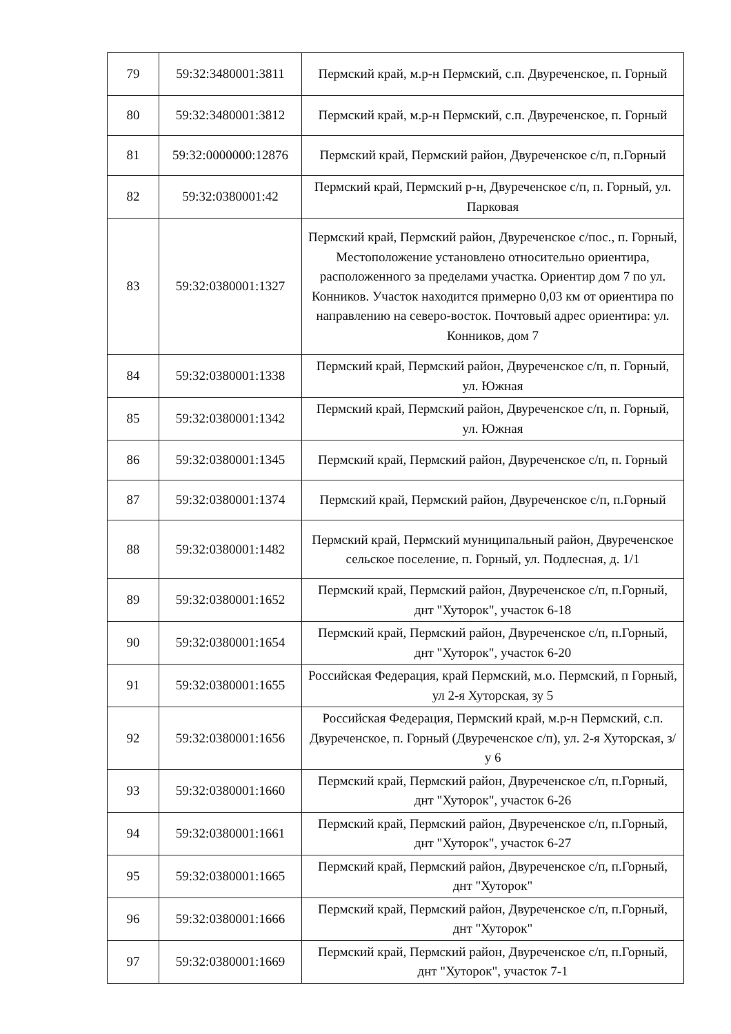| 79 | 59:32:3480001:3811 | Пермский край, м.р-н Пермский, с.п. Двуреченское, п. Горный |
| 80 | 59:32:3480001:3812 | Пермский край, м.р-н Пермский, с.п. Двуреченское, п. Горный |
| 81 | 59:32:0000000:12876 | Пермский край, Пермский район, Двуреченское с/п, п.Горный |
| 82 | 59:32:0380001:42 | Пермский край, Пермский р-н, Двуреченское с/п, п. Горный, ул. Парковая |
| 83 | 59:32:0380001:1327 | Пермский край, Пермский район, Двуреченское с/пос., п. Горный, Местоположение установлено относительно ориентира, расположенного за пределами участка. Ориентир дом 7 по ул. Конников. Участок находится примерно 0,03 км от ориентира по направлению на северо-восток. Почтовый адрес ориентира: ул. Конников, дом 7 |
| 84 | 59:32:0380001:1338 | Пермский край, Пермский район, Двуреченское с/п, п. Горный, ул. Южная |
| 85 | 59:32:0380001:1342 | Пермский край, Пермский район, Двуреченское с/п, п. Горный, ул. Южная |
| 86 | 59:32:0380001:1345 | Пермский край, Пермский район, Двуреченское с/п, п. Горный |
| 87 | 59:32:0380001:1374 | Пермский край, Пермский район, Двуреченское с/п, п.Горный |
| 88 | 59:32:0380001:1482 | Пермский край, Пермский муниципальный район, Двуреченское сельское поселение, п. Горный, ул. Подлесная, д. 1/1 |
| 89 | 59:32:0380001:1652 | Пермский край, Пермский район, Двуреченское с/п, п.Горный, днт "Хуторок", участок 6-18 |
| 90 | 59:32:0380001:1654 | Пермский край, Пермский район, Двуреченское с/п, п.Горный, днт "Хуторок", участок 6-20 |
| 91 | 59:32:0380001:1655 | Российская Федерация, край Пермский, м.о. Пермский, п Горный, ул 2-я Хуторская, зу 5 |
| 92 | 59:32:0380001:1656 | Российская Федерация, Пермский край, м.р-н Пермский, с.п. Двуреченское, п. Горный (Двуреченское с/п), ул. 2-я Хуторская, з/у 6 |
| 93 | 59:32:0380001:1660 | Пермский край, Пермский район, Двуреченское с/п, п.Горный, днт "Хуторок", участок 6-26 |
| 94 | 59:32:0380001:1661 | Пермский край, Пермский район, Двуреченское с/п, п.Горный, днт "Хуторок", участок 6-27 |
| 95 | 59:32:0380001:1665 | Пермский край, Пермский район, Двуреченское с/п, п.Горный, днт "Хуторок" |
| 96 | 59:32:0380001:1666 | Пермский край, Пермский район, Двуреченское с/п, п.Горный, днт "Хуторок" |
| 97 | 59:32:0380001:1669 | Пермский край, Пермский район, Двуреченское с/п, п.Горный, днт "Хуторок", участок 7-1 |